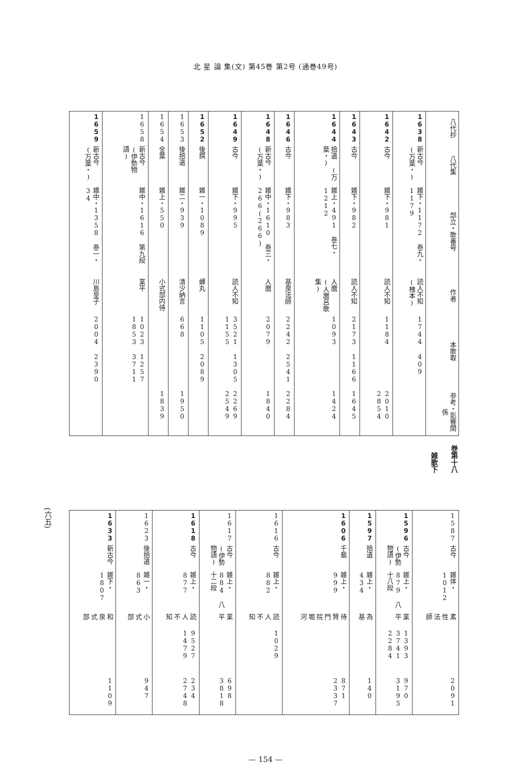北 星 論 集(文) 第45巻 第2号 (通巻49号)
| 八代抄 | 八代集 | 部立・歌番号 | 作者 | 本歌取 | 参考・影響関係 |
| --- | --- | --- | --- | --- | --- |
| 1638 | 新古今 (万葉・) | 雑下・1172 巻九・1179 | 読人不知 (槐本) | 1744 409 | |
| 1642 | 古今 | 雑下・981 | 読人不知 | 1184 | 2010 2854 |
| 1643 | 古今 | 雑下・982 | 読人不知 | 2173 1166 | 1645 |
| 1644 | 拾遺 (万葉・) | 雑上・491 巻七・1212 | 人麿 (人麿呂歌集) | 1093 | 1424 |
| 1646 | 古今 | 雑下・983 | 基泉法師 | 2242 2541 | 2284 |
| 1648 | 新古今 (万葉・) | 雑中・1610 巻三・266(266) | 人麿 | 2079 | 1840 |
| 1649 | 古今 | 雑下・995 | 読人不知 | 3521 1305 1155 | 2269 2549 |
| 1652 | 後撰 | 雑一・1089 | 蟬丸 | 1105 2089 | |
| 1653 | 後拾遺 | 雑二・939 | 清少納言 | 668 | 1950 |
| 1654 | 金葉 | 雑上・550 | 小式部内侍 | | 1839 |
| 1658 | 新古今 (伊勢物語) | 雑中・1616 第九段 | 業平 | 1023 1257 1853 3711 | |
| 1659 | 新古今 (万葉・) | 雑中・1358 巻一・34 | 川島皇子 | 2004 2390 | |
雑歌下
巻第十八
| 1587 | 古今 | 雑体・1012 | 素性法師 | | 2091 |
| 1596 | 古今 (伊勢物語) | 雑上・879 八十八段 | 業平 | 1393 3741 2284 | 970 3195 |
| 1597 | 拾遺 | 雑上・434 | 為基 | | 140 |
| 1606 | 千載 | 雑上・999 | 待賢門院堀河 | | 871 2337 |
| 1616 | 古今 | 雑上・882 | 読人不知 | 1029 | |
| 1617 | 古今 (伊勢物語) | 雑上・884 八十二段 | 業平 | | 698 3818 |
| 1618 | 古今 | 雑上・877 | 読人不知 | 9527 1479 | 234 2748 |
| 1623 | 後拾遺 | 雑一・863 | 小式部 | | 947 |
| 1633 | 新古今 | 雑下・1807 | 和泉式部 | | 1109 |
(六五)
— 154 —